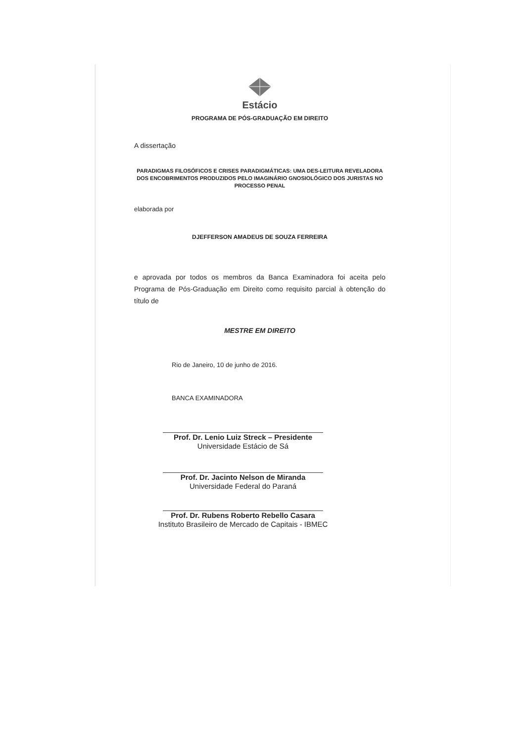Estácio
PROGRAMA DE PÓS-GRADUAÇÃO EM DIREITO
A dissertação
PARADIGMAS FILOSÓFICOS E CRISES PARADIGMÁTICAS: UMA DES-LEITURA REVELADORA DOS ENCOBRIMENTOS PRODUZIDOS PELO IMAGINÁRIO GNOSIOLÓGICO DOS JURISTAS NO PROCESSO PENAL
elaborada por
DJEFFERSON AMADEUS DE SOUZA FERREIRA
e aprovada por todos os membros da Banca Examinadora foi aceita pelo Programa de Pós-Graduação em Direito como requisito parcial à obtenção do título de
MESTRE EM DIREITO
Rio de Janeiro, 10 de junho de 2016.
BANCA EXAMINADORA
Prof. Dr. Lenio Luiz Streck – Presidente
Universidade Estácio de Sá
Prof. Dr. Jacinto Nelson de Miranda
Universidade Federal do Paraná
Prof. Dr. Rubens Roberto Rebello Casara
Instituto Brasileiro de Mercado de Capitais - IBMEC